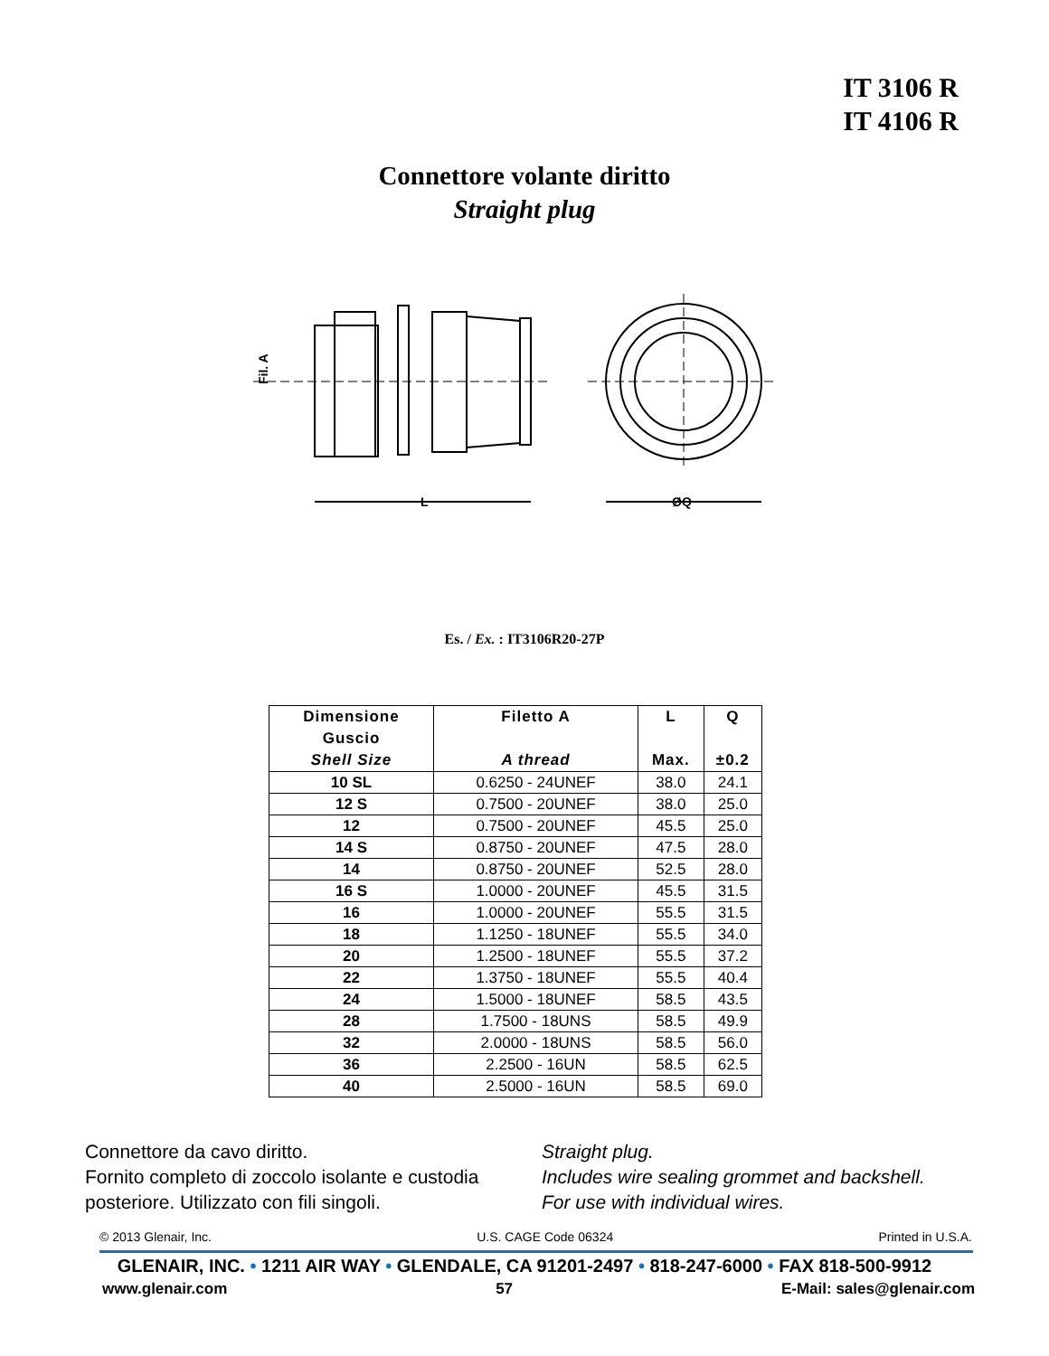IT 3106 R
IT 4106 R
Connettore volante diritto
Straight plug
L
ØQ
Fil. A
Es. / Ex. : IT3106R20-27P
| Dimensione Guscio Shell Size | Filetto A A thread | L Max. | Q ±0.2 |
| --- | --- | --- | --- |
| 10 SL | 0.6250 - 24UNEF | 38.0 | 24.1 |
| 12 S | 0.7500 - 20UNEF | 38.0 | 25.0 |
| 12 | 0.7500 - 20UNEF | 45.5 | 25.0 |
| 14 S | 0.8750 - 20UNEF | 47.5 | 28.0 |
| 14 | 0.8750 - 20UNEF | 52.5 | 28.0 |
| 16 S | 1.0000 - 20UNEF | 45.5 | 31.5 |
| 16 | 1.0000 - 20UNEF | 55.5 | 31.5 |
| 18 | 1.1250 - 18UNEF | 55.5 | 34.0 |
| 20 | 1.2500 - 18UNEF | 55.5 | 37.2 |
| 22 | 1.3750 - 18UNEF | 55.5 | 40.4 |
| 24 | 1.5000 - 18UNEF | 58.5 | 43.5 |
| 28 | 1.7500 - 18UNS | 58.5 | 49.9 |
| 32 | 2.0000 - 18UNS | 58.5 | 56.0 |
| 36 | 2.2500 - 16UN | 58.5 | 62.5 |
| 40 | 2.5000 - 16UN | 58.5 | 69.0 |
Connettore da cavo diritto.
Fornito completo di zoccolo isolante e custodia posteriore. Utilizzato con fili singoli.
Straight plug.
Includes wire sealing grommet and backshell.
For use with individual wires.
© 2013 Glenair, Inc. U.S. CAGE Code 06324 Printed in U.S.A.
GLENAIR, INC. • 1211 AIR WAY • GLENDALE, CA 91201-2497 • 818-247-6000 • FAX 818-500-9912
www.glenair.com 57 E-Mail: sales@glenair.com